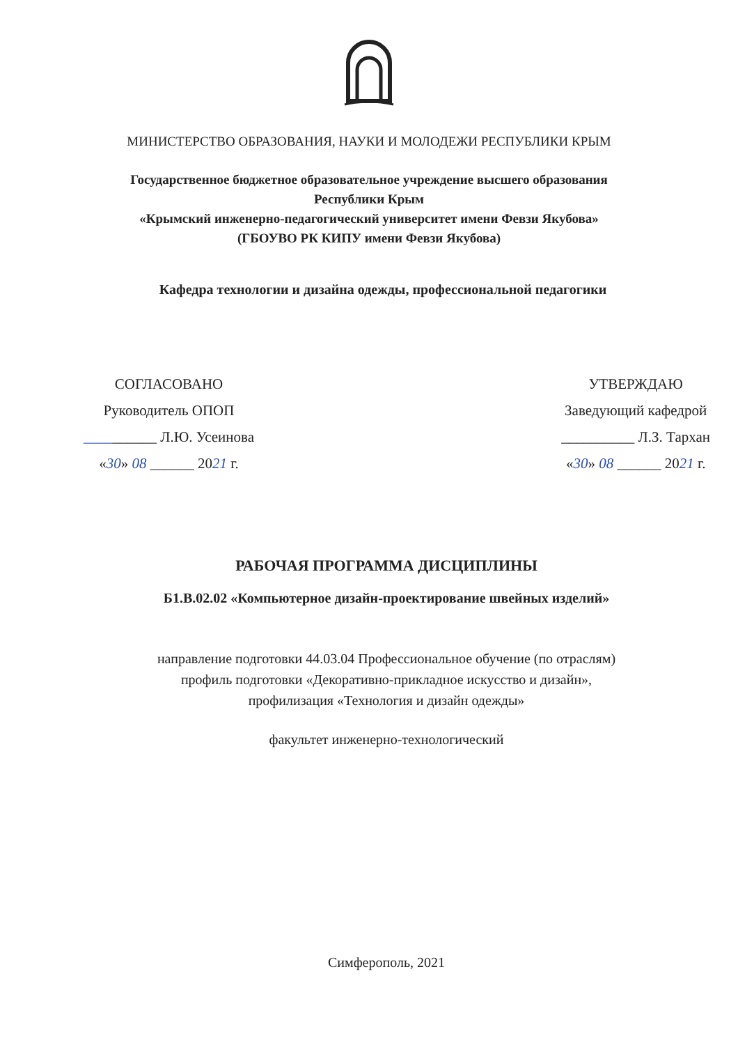МИНИСТЕРСТВО ОБРАЗОВАНИЯ, НАУКИ И МОЛОДЕЖИ РЕСПУБЛИКИ КРЫМ
Государственное бюджетное образовательное учреждение высшего образования
Республики Крым
«Крымский инженерно-педагогический университет имени Февзи Якубова»
(ГБОУВО РК КИПУ имени Февзи Якубова)
Кафедра технологии и дизайна одежды, профессиональной педагогики
СОГЛАСОВАНО
Руководитель ОПОП
__________ Л.Ю. Усеинова
«30» 08 ______ 2021 г.
УТВЕРЖДАЮ
Заведующий кафедрой
__________ Л.З. Тархан
«30» 08 ______ 2021 г.
РАБОЧАЯ ПРОГРАММА ДИСЦИПЛИНЫ
Б1.В.02.02 «Компьютерное дизайн-проектирование швейных изделий»
направление подготовки 44.03.04 Профессиональное обучение (по отраслям)
профиль подготовки «Декоративно-прикладное искусство и дизайн»,
профилизация «Технология и дизайн одежды»
факультет инженерно-технологический
Симферополь, 2021